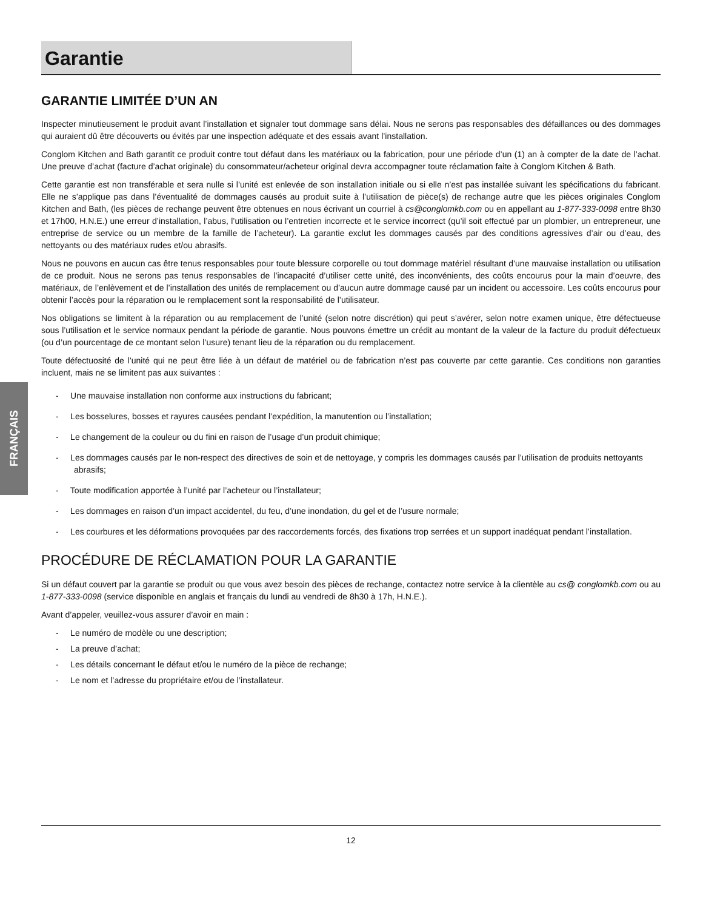FRANÇAIS
Garantie
GARANTIE LIMITÉE D’UN AN
Inspecter minutieusement le produit avant l’installation et signaler tout dommage sans délai. Nous ne serons pas responsables des défaillances ou des dommages qui auraient dû être découverts ou évités par une inspection adéquate et des essais avant l’installation.
Conglom Kitchen and Bath garantit ce produit contre tout défaut dans les matériaux ou la fabrication, pour une période d’un (1) an à compter de la date de l’achat. Une preuve d’achat (facture d’achat originale) du consommateur/acheteur original devra accompagner toute réclamation faite à Conglom Kitchen & Bath.
Cette garantie est non transférable et sera nulle si l’unité est enlevée de son installation initiale ou si elle n’est pas installée suivant les spécifications du fabricant. Elle ne s’applique pas dans l’éventualité de dommages causés au produit suite à l’utilisation de pièce(s) de rechange autre que les pièces originales Conglom Kitchen and Bath, (les pièces de rechange peuvent être obtenues en nous écrivant un courriel à cs@conglomkb.com ou en appellant au 1-877-333-0098 entre 8h30 et 17h00, H.N.E.) une erreur d’installation, l’abus, l’utilisation ou l’entretien incorrecte et le service incorrect (qu’il soit effectué par un plombier, un entrepreneur, une entreprise de service ou un membre de la famille de l’acheteur). La garantie exclut les dommages causés par des conditions agressives d’air ou d’eau, des nettoyants ou des matériaux rudes et/ou abrasifs.
Nous ne pouvons en aucun cas être tenus responsables pour toute blessure corporelle ou tout dommage matériel résultant d’une mauvaise installation ou utilisation de ce produit. Nous ne serons pas tenus responsables de l’incapacité d’utiliser cette unité, des inconvénients, des coûts encourus pour la main d’oeuvre, des matériaux, de l’enlèvement et de l’installation des unités de remplacement ou d’aucun autre dommage causé par un incident ou accessoire. Les coûts encourus pour obtenir l’accès pour la réparation ou le remplacement sont la responsabilité de l’utilisateur.
Nos obligations se limitent à la réparation ou au remplacement de l’unité (selon notre discrétion) qui peut s’avérer, selon notre examen unique, être défectueuse sous l’utilisation et le service normaux pendant la période de garantie. Nous pouvons émettre un crédit au montant de la valeur de la facture du produit défectueux (ou d’un pourcentage de ce montant selon l’usure) tenant lieu de la réparation ou du remplacement.
Toute défectuosité de l’unité qui ne peut être liée à un défaut de matériel ou de fabrication n’est pas couverte par cette garantie. Ces conditions non garanties incluent, mais ne se limitent pas aux suivantes :
- Une mauvaise installation non conforme aux instructions du fabricant;
- Les bosselures, bosses et rayures causées pendant l’expédition, la manutention ou l’installation;
- Le changement de la couleur ou du fini en raison de l’usage d’un produit chimique;
- Les dommages causés par le non-respect des directives de soin et de nettoyage, y compris les dommages causés par l’utilisation de produits nettoyants abrasifs;
- Toute modification apportée à l’unité par l’acheteur ou l’installateur;
- Les dommages en raison d’un impact accidentel, du feu, d’une inondation, du gel et de l’usure normale;
- Les courbures et les déformations provoquées par des raccordements forcés, des fixations trop serrées et un support inadéquat pendant l’installation.
PROCÉDURE DE RÉCLAMATION POUR LA GARANTIE
Si un défaut couvert par la garantie se produit ou que vous avez besoin des pièces de rechange, contactez notre service à la clientèle au cs@ conglomkb.com ou au 1-877-333-0098 (service disponible en anglais et français du lundi au vendredi de 8h30 à 17h, H.N.E.).
Avant d’appeler, veuillez-vous assurer d’avoir en main :
- Le numéro de modèle ou une description;
- La preuve d’achat;
- Les détails concernant le défaut et/ou le numéro de la pièce de rechange;
- Le nom et l’adresse du propriétaire et/ou de l’installateur.
12